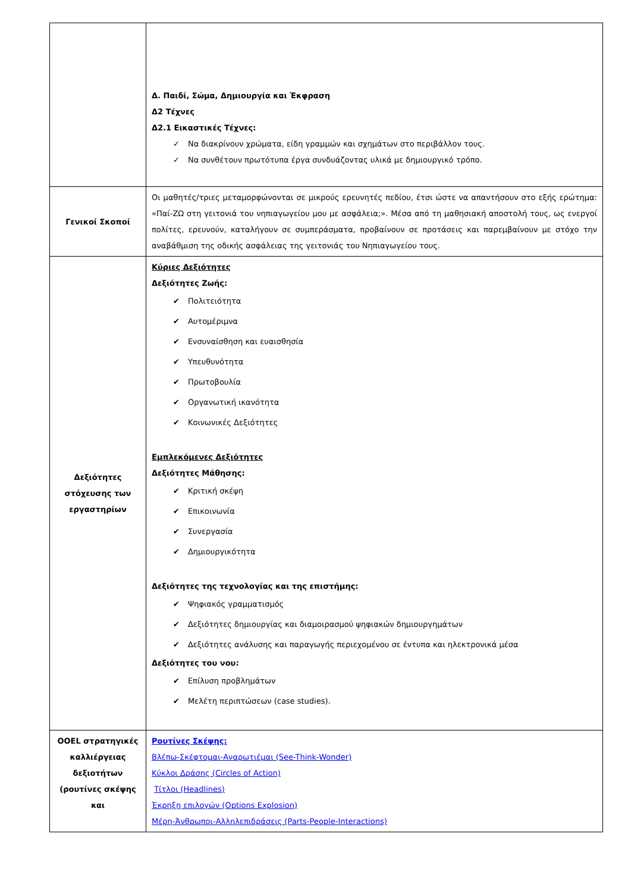| | Δ. Παιδί, Σώμα, Δημιουργία και Έκφραση Δ2 Τέχνες Δ2.1 Εικαστικές Τέχνες: ✓ Να διακρίνουν χρώματα, είδη γραμμών και σχημάτων στο περιβάλλον τους. ✓ Να συνθέτουν πρωτότυπα έργα συνδυάζοντας υλικά με δημιουργικό τρόπο. |
| Γενικοί Σκοποί | Οι μαθητές/τριες μεταμορφώνονται σε μικρούς ερευνητές πεδίου, έτσι ώστε να απαντήσουν στο εξής ερώτημα: «Παί-ΖΩ στη γειτονιά του νηπιαγωγείου μου με ασφάλεια;». Μέσα από τη μαθησιακή αποστολή τους, ως ενεργοί πολίτες, ερευνούν, καταλήγουν σε συμπεράσματα, προβαίνουν σε προτάσεις και παρεμβαίνουν με στόχο την αναβάθμιση της οδικής ασφάλειας της γειτονιάς του Νηπιαγωγείου τους. |
| Δεξιότητες στόχευσης των εργαστηρίων | Κύριες Δεξιότητες Δεξιότητες Ζωής: ✔ Πολιτειότητα ✔ Αυτομέριμνα ✔ Ενσυναίσθηση και ευαισθησία ✔ Υπευθυνότητα ✔ Πρωτοβουλία ✔ Οργανωτική ικανότητα ✔ Κοινωνικές Δεξιότητες Εμπλεκόμενες Δεξιότητες Δεξιότητες Μάθησης: ✔ Κριτική σκέψη ✔ Επικοινωνία ✔ Συνεργασία ✔ Δημιουργικότητα Δεξιότητες της τεχνολογίας και της επιστήμης: ✔ Ψηφιακός γραμματισμός ✔ Δεξιότητες δημιουργίας και διαμοιρασμού ψηφιακών δημιουργημάτων ✔ Δεξιότητες ανάλυσης και παραγωγής περιεχομένου σε έντυπα και ηλεκτρονικά μέσα Δεξιότητες του νου: ✔ Επίλυση προβλημάτων ✔ Μελέτη περιπτώσεων (case studies). |
| OOEL στρατηγικές καλλιέργειας δεξιοτήτων (ρουτίνες σκέψης και | Ρουτίνες Σκέψης: Βλέπω-Σκέφτομαι-Αναρωτιέμαι (See-Think-Wonder) Κύκλοι Δράσης (Circles of Action) Τίτλοι (Headlines) Έκρηξη επιλογών (Options Explosion) Μέρη-Άνθρωποι-Αλληλεπιδράσεις (Parts-People-Interactions) |